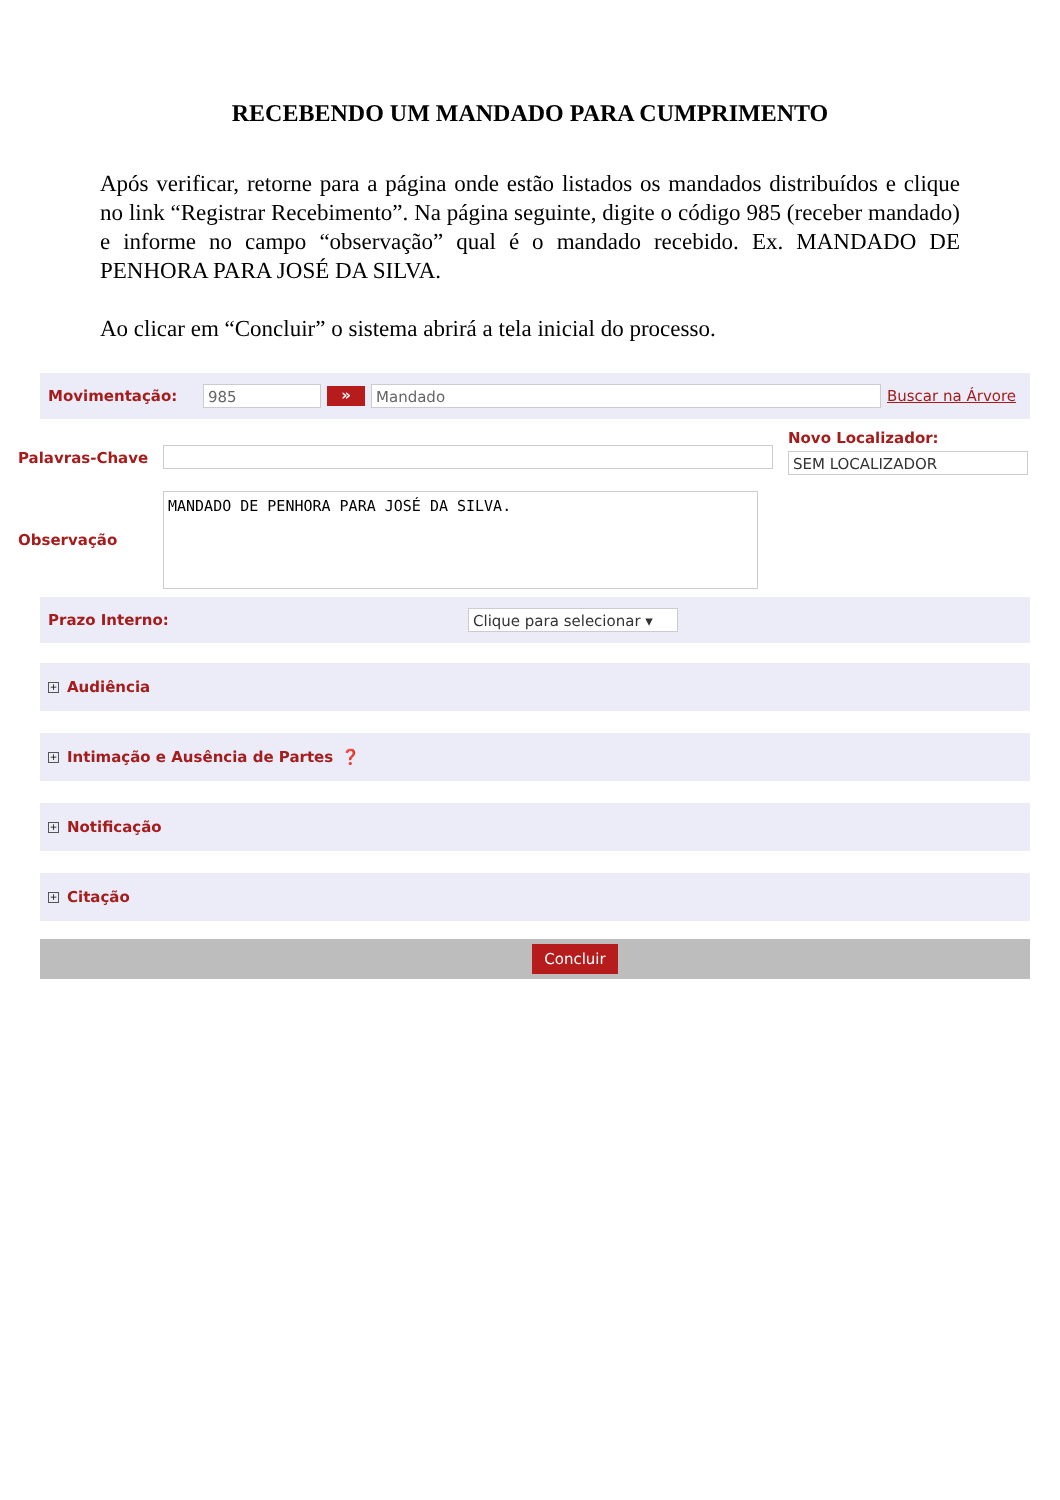RECEBENDO UM MANDADO PARA CUMPRIMENTO
Após verificar, retorne para a página onde estão listados os mandados distribuídos e clique no link “Registrar Recebimento”. Na página seguinte, digite o código 985 (receber mandado) e informe no campo “observação” qual é o mandado recebido. Ex. MANDADO DE PENHORA PARA JOSÉ DA SILVA.
Ao clicar em “Concluir” o sistema abrirá a tela inicial do processo.
Movimentação: 985 » Mandado Buscar na Árvore
Palavras-Chave
Novo Localizador:
SEM LOCALIZADOR
Observação
MANDADO DE PENHORA PARA JOSÉ DA SILVA.
Prazo Interno: Clique para selecionar ▾
+ Audiência
+ Intimação e Ausência de Partes ❓
+ Notificação
+ Citação
Concluir